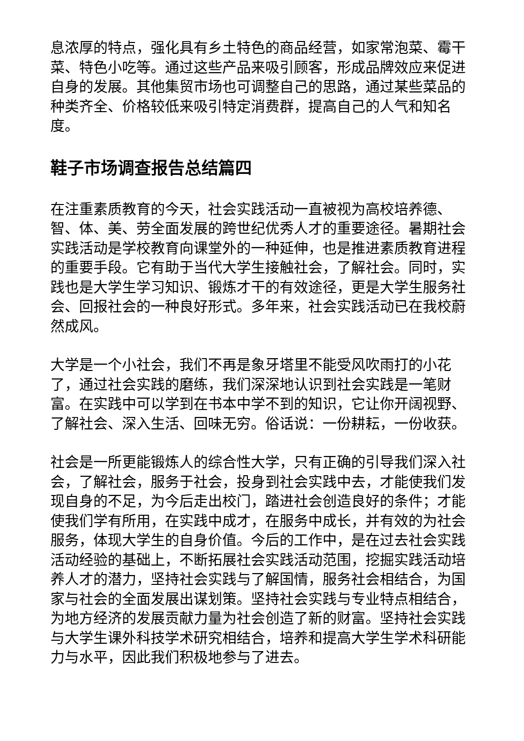息浓厚的特点，强化具有乡土特色的商品经营，如家常泡菜、霉干菜、特色小吃等。通过这些产品来吸引顾客，形成品牌效应来促进自身的发展。其他集贸市场也可调整自己的思路，通过某些菜品的种类齐全、价格较低来吸引特定消费群，提高自己的人气和知名度。
鞋子市场调查报告总结篇四
在注重素质教育的今天，社会实践活动一直被视为高校培养德、智、体、美、劳全面发展的跨世纪优秀人才的重要途径。暑期社会实践活动是学校教育向课堂外的一种延伸，也是推进素质教育进程的重要手段。它有助于当代大学生接触社会，了解社会。同时，实践也是大学生学习知识、锻炼才干的有效途径，更是大学生服务社会、回报社会的一种良好形式。多年来，社会实践活动已在我校蔚然成风。
大学是一个小社会，我们不再是象牙塔里不能受风吹雨打的小花了，通过社会实践的磨练，我们深深地认识到社会实践是一笔财富。在实践中可以学到在书本中学不到的知识，它让你开阔视野、了解社会、深入生活、回味无穷。俗话说：一份耕耘，一份收获。
社会是一所更能锻炼人的综合性大学，只有正确的引导我们深入社会，了解社会，服务于社会，投身到社会实践中去，才能使我们发现自身的不足，为今后走出校门，踏进社会创造良好的条件；才能使我们学有所用，在实践中成才，在服务中成长，并有效的为社会服务，体现大学生的自身价值。今后的工作中，是在过去社会实践活动经验的基础上，不断拓展社会实践活动范围，挖掘实践活动培养人才的潜力，坚持社会实践与了解国情，服务社会相结合，为国家与社会的全面发展出谋划策。坚持社会实践与专业特点相结合，为地方经济的发展贡献力量为社会创造了新的财富。坚持社会实践与大学生课外科技学术研究相结合，培养和提高大学生学术科研能力与水平，因此我们积极地参与了进去。